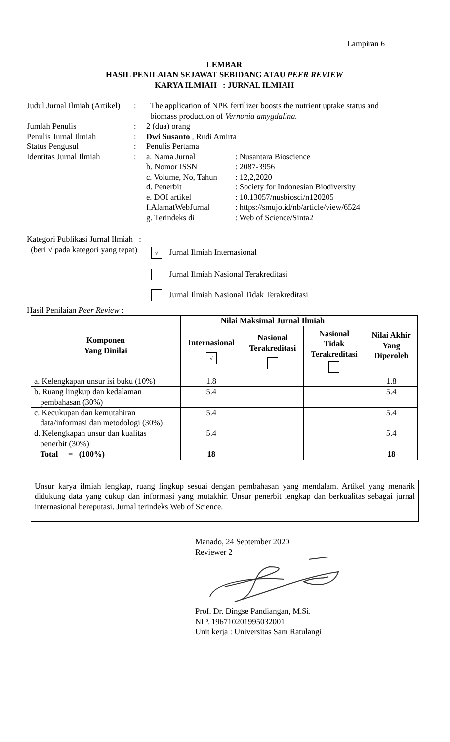Lampiran 6
LEMBAR
HASIL PENILAIAN SEJAWAT SEBIDANG ATAU PEER REVIEW
KARYA ILMIAH : JURNAL ILMIAH
Judul Jurnal Ilmiah (Artikel)
: The application of NPK fertilizer boosts the nutrient uptake status and
biomass production of Vernonia amygdalina.
Jumlah Penulis : 2 (dua) orang
Penulis Jurnal Ilmiah : Dwi Susanto , Rudi Amirta
Status Pengusul : Penulis Pertama
Identitas Jurnal Ilmiah
: a. Nama Jurnal : Nusantara Bioscience
b. Nomor ISSN : 2087-3956
c. Volume, No, Tahun
: 12,2,2020
d. Penerbit : Society for Indonesian Biodiversity
e. DOI artikel : 10.13057/nusbiosci/n120205
f.AlamatWebJurnal : https://smujo.id/nb/article/view/6524
g. Terindeks di : Web of Science/Sinta2
Kategori Publikasi Jurnal Ilmiah :
(beri √ pada kategori yang tepat)
√ Jurnal Ilmiah Internasional
Jurnal Ilmiah Nasional Terakreditasi
Jurnal Ilmiah Nasional Tidak Terakreditasi
Hasil Penilaian Peer Review :
| Komponen Yang Dinilai | Nilai Maksimal Jurnal Ilmiah | | | Nilai Akhir Yang Diperoleh |
| --- | --- | --- | --- | --- |
| | Internasional √ | Nasional Terakreditasi | Nasional Tidak Terakreditasi | |
| a. Kelengkapan unsur isi buku (10%) | 1.8 | | | 1.8 |
| b. Ruang lingkup dan kedalaman pembahasan (30%) | 5.4 | | | 5.4 |
| c. Kecukupan dan kemutahiran data/informasi dan metodologi (30%) | 5.4 | | | 5.4 |
| d. Kelengkapan unsur dan kualitas penerbit (30%) | 5.4 | | | 5.4 |
| Total = (100%) | 18 | | | 18 |
Unsur karya ilmiah lengkap, ruang lingkup sesuai dengan pembahasan yang mendalam. Artikel yang menarik didukung data yang cukup dan informasi yang mutakhir. Unsur penerbit lengkap dan berkualitas sebagai jurnal internasional bereputasi. Jurnal terindeks Web of Science.
Manado, 24 September 2020
Reviewer 2 Prof. Dr. Dingse Pandiangan, M.Si.
NIP. 196710201995032001
Unit kerja : Universitas Sam Ratulangi